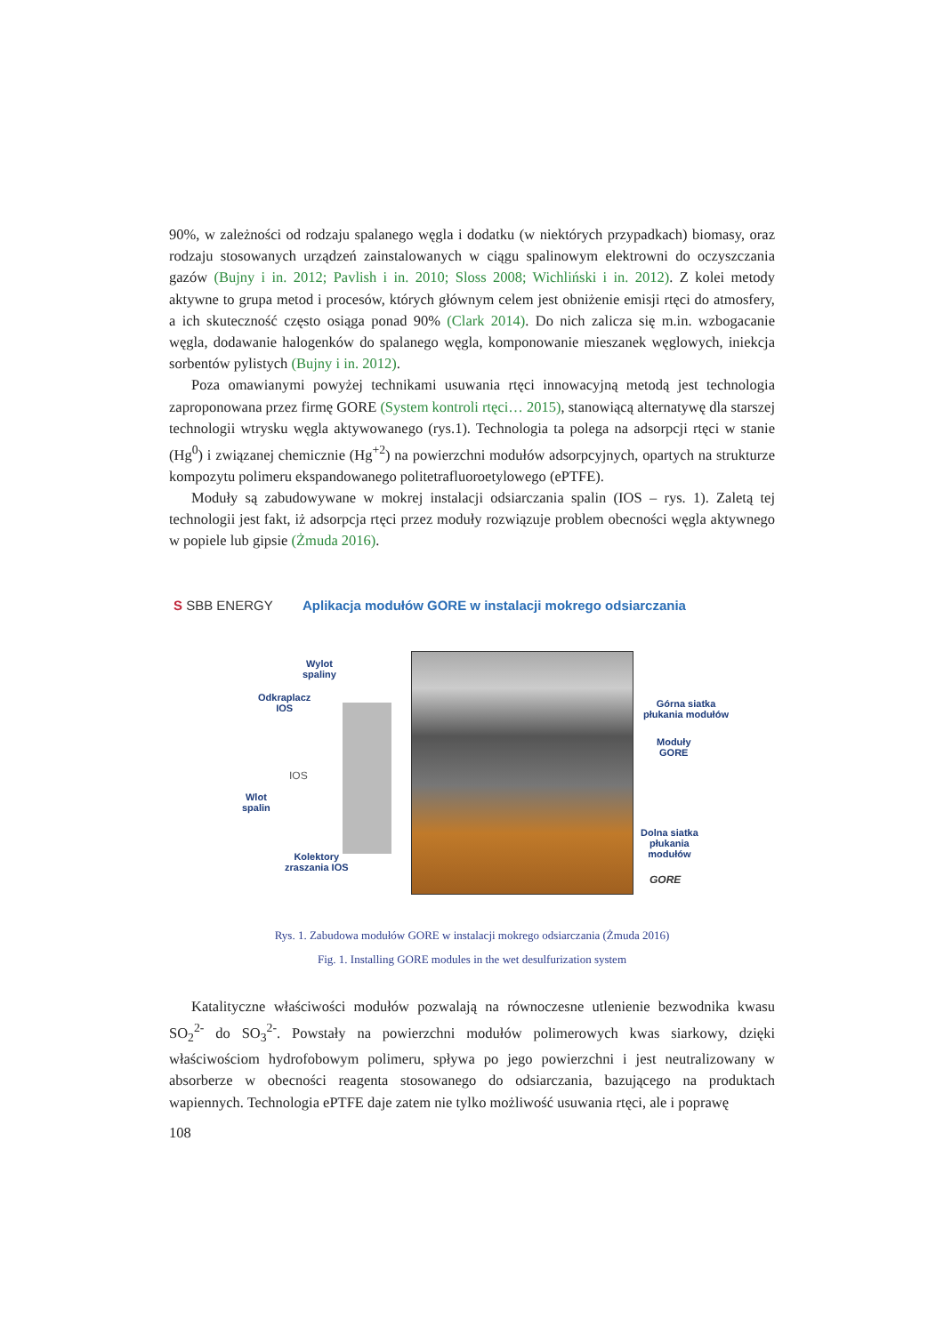90%, w zależności od rodzaju spalanego węgla i dodatku (w niektórych przypadkach) biomasy, oraz rodzaju stosowanych urządzeń zainstalowanych w ciągu spalinowym elektrowni do oczyszczania gazów (Bujny i in. 2012; Pavlish i in. 2010; Sloss 2008; Wichliński i in. 2012). Z kolei metody aktywne to grupa metod i procesów, których głównym celem jest obniżenie emisji rtęci do atmosfery, a ich skuteczność często osiąga ponad 90% (Clark 2014). Do nich zalicza się m.in. wzbogacanie węgla, dodawanie halogenków do spalanego węgla, komponowanie mieszanek węglowych, iniekcja sorbentów pylistych (Bujny i in. 2012).
Poza omawianymi powyżej technikami usuwania rtęci innowacyjną metodą jest technologia zaproponowana przez firmę GORE (System kontroli rtęci… 2015), stanowiącą alternatywę dla starszej technologii wtrysku węgla aktywowanego (rys.1). Technologia ta polega na adsorpcji rtęci w stanie (Hg<sup>0</sup>) i związanej chemicznie (Hg<sup>+2</sup>) na powierzchni modułów adsorpcyjnych, opartych na strukturze kompozytu polimeru ekspandowanego politetrafluoroetylowego (ePTFE).
Moduły są zabudowywane w mokrej instalacji odsiarczania spalin (IOS – rys. 1). Zaletą tej technologii jest fakt, iż adsorpcja rtęci przez moduły rozwiązuje problem obecności węgla aktywnego w popiele lub gipsie (Żmuda 2016).
S SBB ENERGY
Aplikacja modułów GORE w instalacji mokrego odsiarczania
Wylot
spaliny
Odkraplacz
IOS
IOS
Wlot
spalin
Kolektory
zraszania IOS
Górna siatka
płukania modułów
Moduły
GORE
Dolna siatka
płukania
modułów
GORE
Rys. 1. Zabudowa modułów GORE w instalacji mokrego odsiarczania (Żmuda 2016)
Fig. 1. Installing GORE modules in the wet desulfurization system
Katalityczne właściwości modułów pozwalają na równoczesne utlenienie bezwodnika kwasu SO<sub>2</sub><sup>2-</sup> do SO<sub>3</sub><sup>2-</sup>. Powstały na powierzchni modułów polimerowych kwas siarkowy, dzięki właściwościom hydrofobowym polimeru, spływa po jego powierzchni i jest neutralizowany w absorberze w obecności reagenta stosowanego do odsiarczania, bazującego na produktach wapiennych. Technologia ePTFE daje zatem nie tylko możliwość usuwania rtęci, ale i poprawę
108